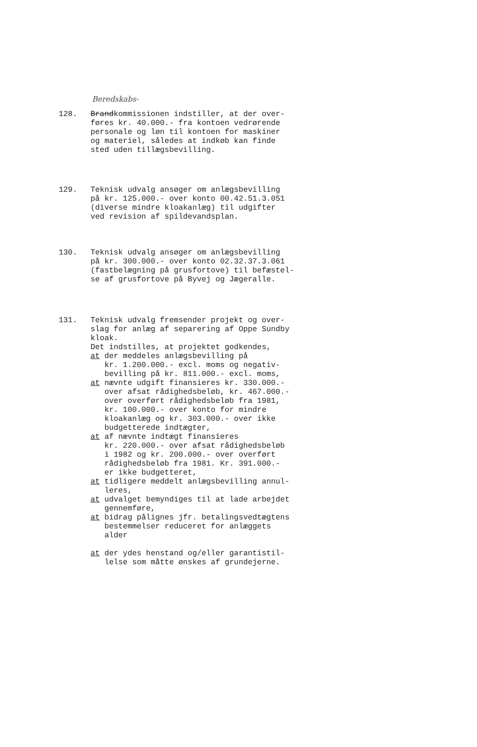Beredskabs-
128. Brandkommissionen indstiller, at der over- føres kr. 40.000.- fra kontoen vedrørende personale og løn til kontoen for maskiner og materiel, således at indkøb kan finde sted uden tillægsbevilling.
129. Teknisk udvalg ansøger om anlægsbevilling på kr. 125.000.- over konto 00.42.51.3.051 (diverse mindre kloakanlæg) til udgifter ved revision af spildevandsplan.
130. Teknisk udvalg ansøger om anlægsbevilling på kr. 300.000.- over konto 02.32.37.3.061 (fastbelægning på grusfortove) til befæstel- se af grusfortove på Byvej og Jægeralle.
131. Teknisk udvalg fremsender projekt og over- slag for anlæg af separering af Oppe Sundby kloak. Det indstilles, at projektet godkendes, at der meddeles anlægsbevilling på kr. 1.200.000.- excl. moms og negativ- bevilling på kr. 811.000.- excl. moms, at nævnte udgift finansieres kr. 330.000.- over afsat rådighedsbeløb, kr. 467.000.- over overført rådighedsbeløb fra 1981, kr. 100.000.- over konto for mindre kloakanlæg og kr. 303.000.- over ikke budgetterede indtægter, at af nævnte indtægt finansieres kr. 220.000.- over afsat rådighedsbeløb i 1982 og kr. 200.000.- over overført rådighedsbeløb fra 1981. Kr. 391.000.- er ikke budgetteret, at tidligere meddelt anlægsbevilling annul- leres, at udvalget bemyndiges til at lade arbejdet gennemføre, at bidrag pålignes jfr. betalingsvedtægtens bestemmelser reduceret for anlæggets alder at der ydes henstand og/eller garantistil- lelse som måtte ønskes af grundejerne.